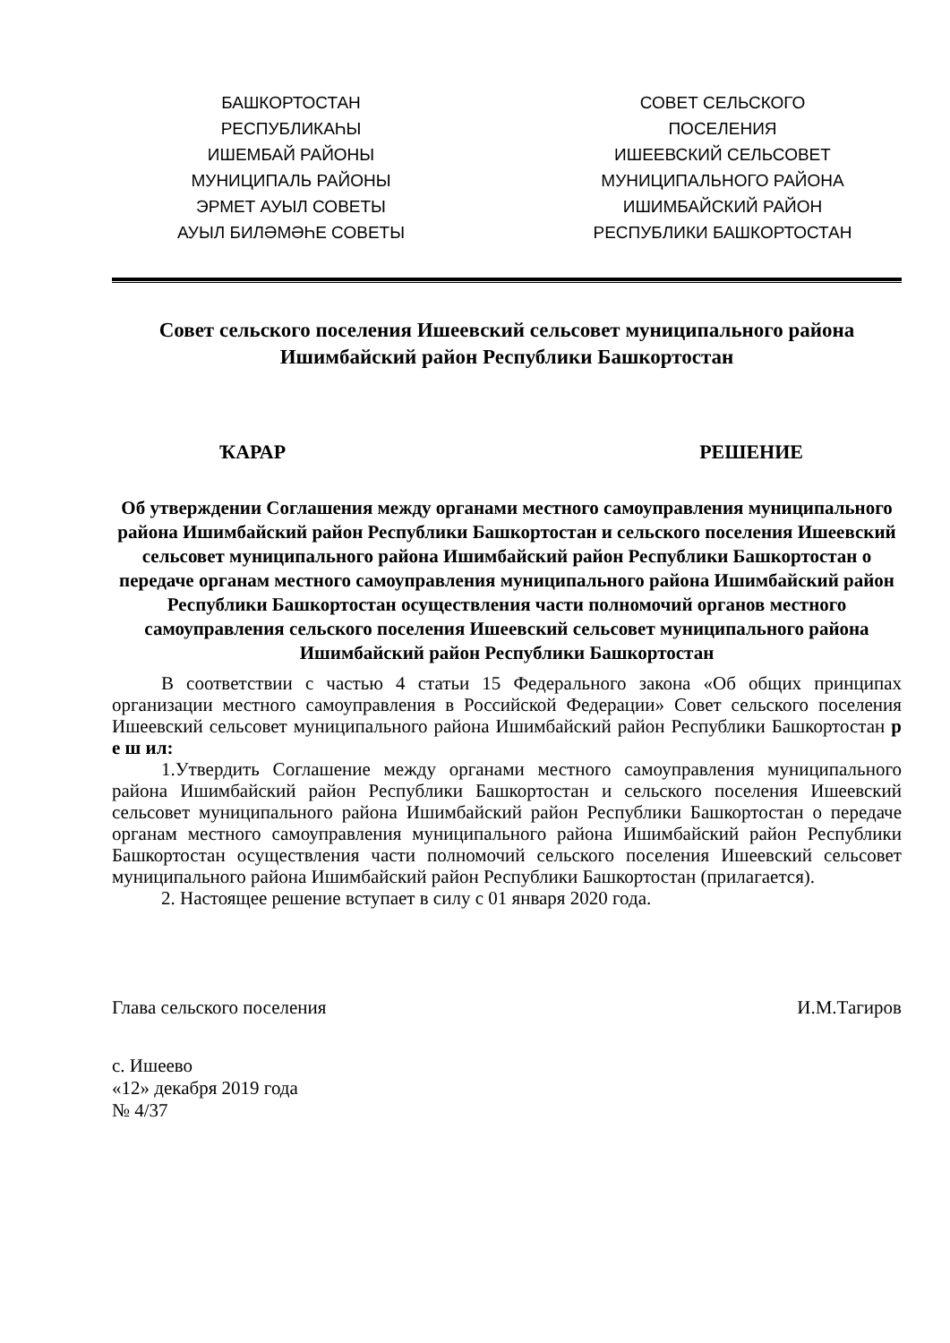БАШКОРТОСТАН
РЕСПУБЛИКАҺЫ
ИШЕМБАЙ РАЙОНЫ
МУНИЦИПАЛЬ РАЙОНЫ
ЭРМЕТ АУЫЛ СОВЕТЫ
АУЫЛ БИЛӘМӘҺЕ СОВЕТЫ
СОВЕТ СЕЛЬСКОГО
ПОСЕЛЕНИЯ
ИШЕЕВСКИЙ СЕЛЬСОВЕТ
МУНИЦИПАЛЬНОГО РАЙОНА
ИШИМБАЙСКИЙ РАЙОН
РЕСПУБЛИКИ БАШКОРТОСТАН
Совет сельского поселения Ишеевский сельсовет муниципального района Ишимбайский район Республики Башкортостан
ҠАРАР РЕШЕНИЕ
Об утверждении Соглашения между органами местного самоуправления муниципального района Ишимбайский район Республики Башкортостан и сельского поселения Ишеевский сельсовет муниципального района Ишимбайский район Республики Башкортостан о передаче органам местного самоуправления муниципального района Ишимбайский район Республики Башкортостан осуществления части полномочий органов местного самоуправления сельского поселения Ишеевский сельсовет муниципального района Ишимбайский район Республики Башкортостан
В соответствии с частью 4 статьи 15 Федерального закона «Об общих принципах организации местного самоуправления в Российской Федерации» Совет сельского поселения Ишеевский сельсовет муниципального района Ишимбайский район Республики Башкортостан р е ш ил:
1.Утвердить Соглашение между органами местного самоуправления муниципального района Ишимбайский район Республики Башкортостан и сельского поселения Ишеевский сельсовет муниципального района Ишимбайский район Республики Башкортостан о передаче органам местного самоуправления муниципального района Ишимбайский район Республики Башкортостан осуществления части полномочий сельского поселения Ишеевский сельсовет муниципального района Ишимбайский район Республики Башкортостан (прилагается).
2. Настоящее решение вступает в силу с 01 января 2020 года.
Глава сельского поселения И.М.Тагиров
с. Ишеево
«12» декабря 2019 года
№ 4/37